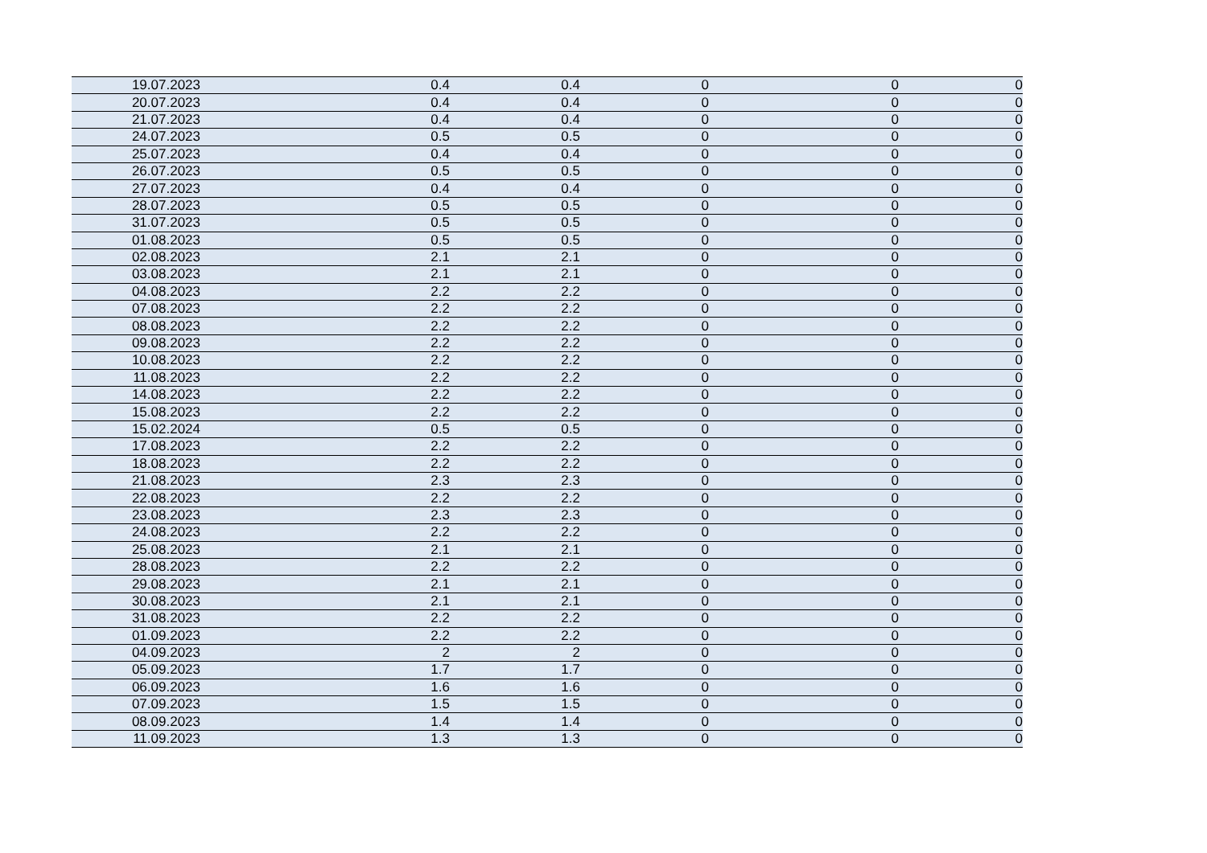| 19.07.2023 | 0.4 | 0.4 | 0 | 0 | 0 |
| 20.07.2023 | 0.4 | 0.4 | 0 | 0 | 0 |
| 21.07.2023 | 0.4 | 0.4 | 0 | 0 | 0 |
| 24.07.2023 | 0.5 | 0.5 | 0 | 0 | 0 |
| 25.07.2023 | 0.4 | 0.4 | 0 | 0 | 0 |
| 26.07.2023 | 0.5 | 0.5 | 0 | 0 | 0 |
| 27.07.2023 | 0.4 | 0.4 | 0 | 0 | 0 |
| 28.07.2023 | 0.5 | 0.5 | 0 | 0 | 0 |
| 31.07.2023 | 0.5 | 0.5 | 0 | 0 | 0 |
| 01.08.2023 | 0.5 | 0.5 | 0 | 0 | 0 |
| 02.08.2023 | 2.1 | 2.1 | 0 | 0 | 0 |
| 03.08.2023 | 2.1 | 2.1 | 0 | 0 | 0 |
| 04.08.2023 | 2.2 | 2.2 | 0 | 0 | 0 |
| 07.08.2023 | 2.2 | 2.2 | 0 | 0 | 0 |
| 08.08.2023 | 2.2 | 2.2 | 0 | 0 | 0 |
| 09.08.2023 | 2.2 | 2.2 | 0 | 0 | 0 |
| 10.08.2023 | 2.2 | 2.2 | 0 | 0 | 0 |
| 11.08.2023 | 2.2 | 2.2 | 0 | 0 | 0 |
| 14.08.2023 | 2.2 | 2.2 | 0 | 0 | 0 |
| 15.08.2023 | 2.2 | 2.2 | 0 | 0 | 0 |
| 15.02.2024 | 0.5 | 0.5 | 0 | 0 | 0 |
| 17.08.2023 | 2.2 | 2.2 | 0 | 0 | 0 |
| 18.08.2023 | 2.2 | 2.2 | 0 | 0 | 0 |
| 21.08.2023 | 2.3 | 2.3 | 0 | 0 | 0 |
| 22.08.2023 | 2.2 | 2.2 | 0 | 0 | 0 |
| 23.08.2023 | 2.3 | 2.3 | 0 | 0 | 0 |
| 24.08.2023 | 2.2 | 2.2 | 0 | 0 | 0 |
| 25.08.2023 | 2.1 | 2.1 | 0 | 0 | 0 |
| 28.08.2023 | 2.2 | 2.2 | 0 | 0 | 0 |
| 29.08.2023 | 2.1 | 2.1 | 0 | 0 | 0 |
| 30.08.2023 | 2.1 | 2.1 | 0 | 0 | 0 |
| 31.08.2023 | 2.2 | 2.2 | 0 | 0 | 0 |
| 01.09.2023 | 2.2 | 2.2 | 0 | 0 | 0 |
| 04.09.2023 | 2 | 2 | 0 | 0 | 0 |
| 05.09.2023 | 1.7 | 1.7 | 0 | 0 | 0 |
| 06.09.2023 | 1.6 | 1.6 | 0 | 0 | 0 |
| 07.09.2023 | 1.5 | 1.5 | 0 | 0 | 0 |
| 08.09.2023 | 1.4 | 1.4 | 0 | 0 | 0 |
| 11.09.2023 | 1.3 | 1.3 | 0 | 0 | 0 |